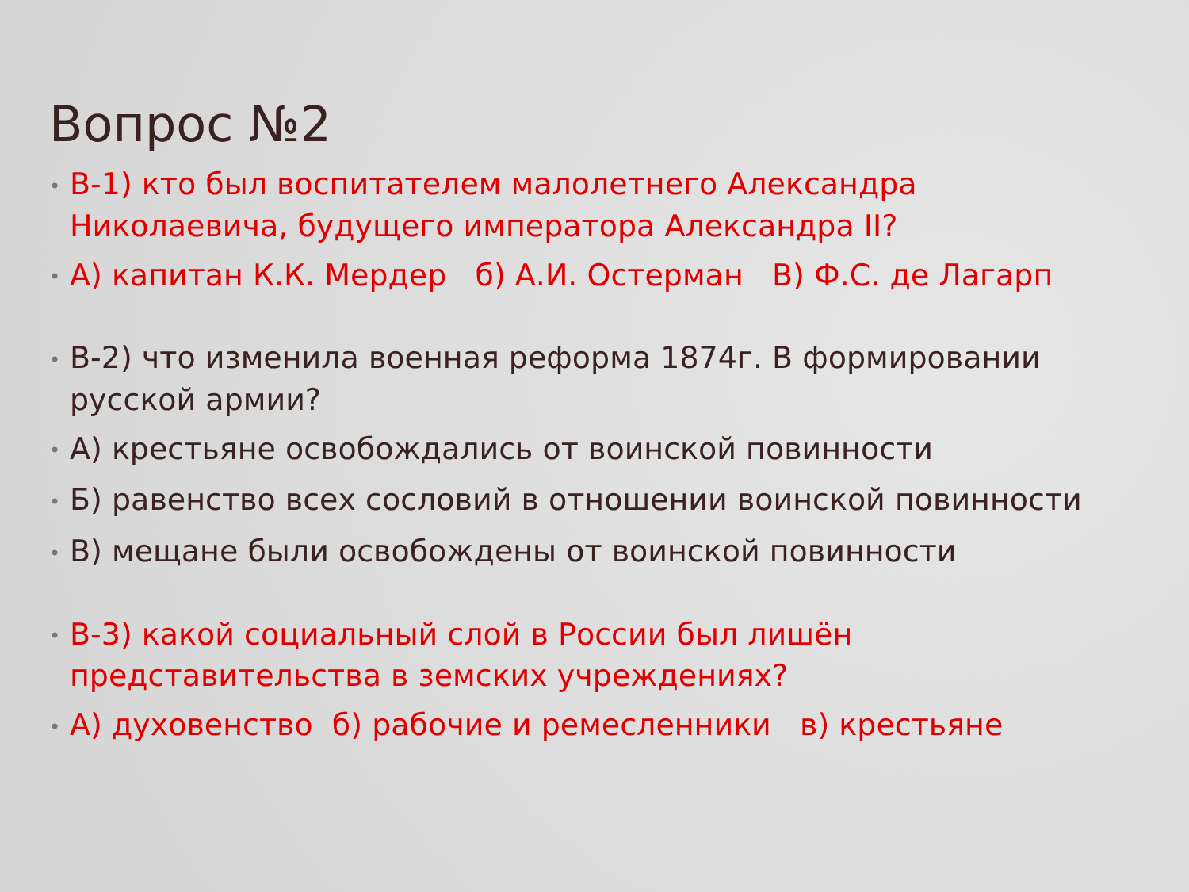Вопрос №2
• В-1) кто был воспитателем малолетнего Александра Николаевича, будущего императора Александра II?
• А) капитан К.К. Мердер б) А.И. Остерман В) Ф.С. де Лагарп
• В-2) что изменила военная реформа 1874г. В формировании русской армии?
• А) крестьяне освобождались от воинской повинности
• Б) равенство всех сословий в отношении воинской повинности
• В) мещане были освобождены от воинской повинности
• В-3) какой социальный слой в России был лишён представительства в земских учреждениях?
• А) духовенство б) рабочие и ремесленники в) крестьяне